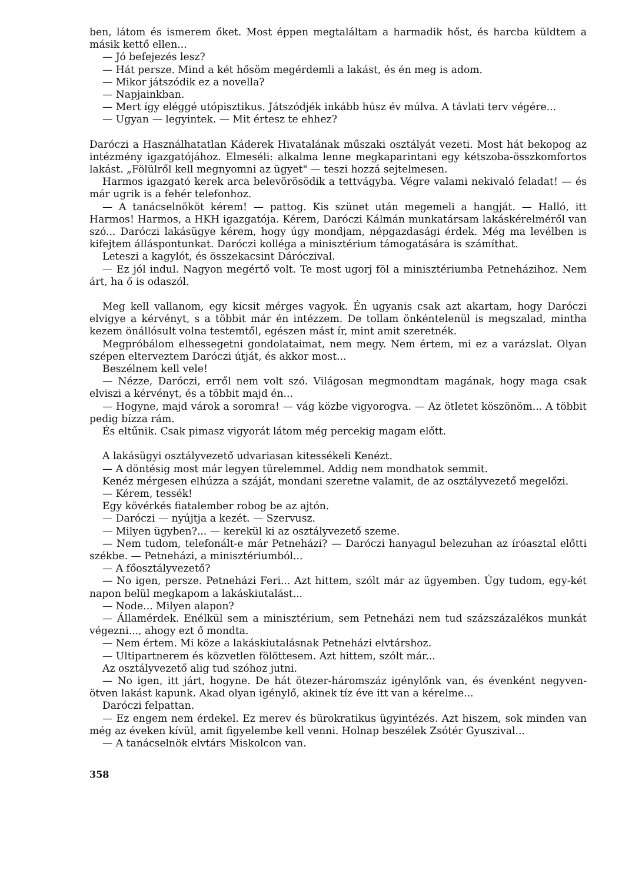ben, látom és ismerem őket. Most éppen megtaláltam a harmadik hőst, és harcba küldtem a másik kettő ellen...
— Jó befejezés lesz?
— Hát persze. Mind a két hősöm megérdemli a lakást, és én meg is adom.
— Mikor játszódik ez a novella?
— Napjainkban.
— Mert így eléggé utópisztikus. Játszódjék inkább húsz év múlva. A távlati terv végére...
— Ugyan — legyintek. — Mit értesz te ehhez?
Daróczi a Használhatatlan Káderek Hivatalának műszaki osztályát vezeti. Most hát bekopog az intézmény igazgatójához. Elmeséli: alkalma lenne megkaparintani egy kétszoba-összkomfortos lakást. „Fölülről kell megnyomni az ügyet" — teszi hozzá sejtelmesen.
Harmos igazgató kerek arca belevörösödik a tettvágyba. Végre valami nekivaló feladat! — és már ugrik is a fehér telefonhoz.
— A tanácselnököt kérem! — pattog. Kis szünet után megemeli a hangját. — Halló, itt Harmos! Harmos, a HKH igazgatója. Kérem, Daróczi Kálmán munkatársam lakáskérelméről van szó... Daróczi lakásügye kérem, hogy úgy mondjam, népgazdasági érdek. Még ma levélben is kifejtem álláspontunkat. Daróczi kolléga a minisztérium támogatására is számíthat.
Leteszi a kagylót, és összekacsint Dáróczival.
— Ez jól indul. Nagyon megértő volt. Te most ugorj föl a minisztériumba Petneházihoz. Nem árt, ha ő is odaszól.
Meg kell vallanom, egy kicsit mérges vagyok. Én ugyanis csak azt akartam, hogy Daróczi elvigye a kérvényt, s a többit már én intézzem. De tollam önkéntelenül is megszalad, mintha kezem önállósult volna testemtől, egészen mást ír, mint amit szeretnék.
Megpróbálom elhessegetni gondolataimat, nem megy. Nem értem, mi ez a varázslat. Olyan szépen elterveztem Daróczi útját, és akkor most...
Beszélnem kell vele!
— Nézze, Daróczi, erről nem volt szó. Világosan megmondtam magának, hogy maga csak elviszi a kérvényt, és a többit majd én...
— Hogyne, majd várok a soromra! — vág közbe vigyorogva. — Az ötletet köszönöm... A többit pedig bízza rám.
És eltűnik. Csak pimasz vigyorát látom még percekig magam előtt.
A lakásügyi osztályvezető udvariasan kitessékeli Kenézt.
— A döntésig most már legyen türelemmel. Addig nem mondhatok semmit.
Kenéz mérgesen elhúzza a száját, mondani szeretne valamit, de az osztályvezető megelőzi.
— Kérem, tessék!
Egy kövérkés fiatalember robog be az ajtón.
— Daróczi — nyújtja a kezét. — Szervusz.
— Milyen ügyben?... — kerekül ki az osztályvezető szeme.
— Nem tudom, telefonált-e már Petneházi? — Daróczi hanyagul belezuhan az íróasztal előtti székbe. — Petneházi, a minisztériumból...
— A főosztályvezető?
— No igen, persze. Petneházi Feri... Azt hittem, szólt már az ügyemben. Úgy tudom, egy-két napon belül megkapom a lakáskiutalást...
— Node... Milyen alapon?
— Államérdek. Enélkül sem a minisztérium, sem Petneházi nem tud százszázalékos munkát végezni..., ahogy ezt ő mondta.
— Nem értem. Mi köze a lakáskiutalásnak Petneházi elvtárshoz.
— Ultipartnerem és közvetlen fölöttesem. Azt hittem, szólt már...
Az osztályvezető alig tud szóhoz jutni.
— No igen, itt járt, hogyne. De hát ötezer-háromszáz igénylőnk van, és évenként negyven-ötven lakást kapunk. Akad olyan igénylő, akinek tíz éve itt van a kérelme...
Daróczi felpattan.
— Ez engem nem érdekel. Ez merev és bürokratikus ügyintézés. Azt hiszem, sok minden van még az éveken kívül, amit figyelembe kell venni. Holnap beszélek Zsótér Gyuszival...
— A tanácselnök elvtárs Miskolcon van.
358